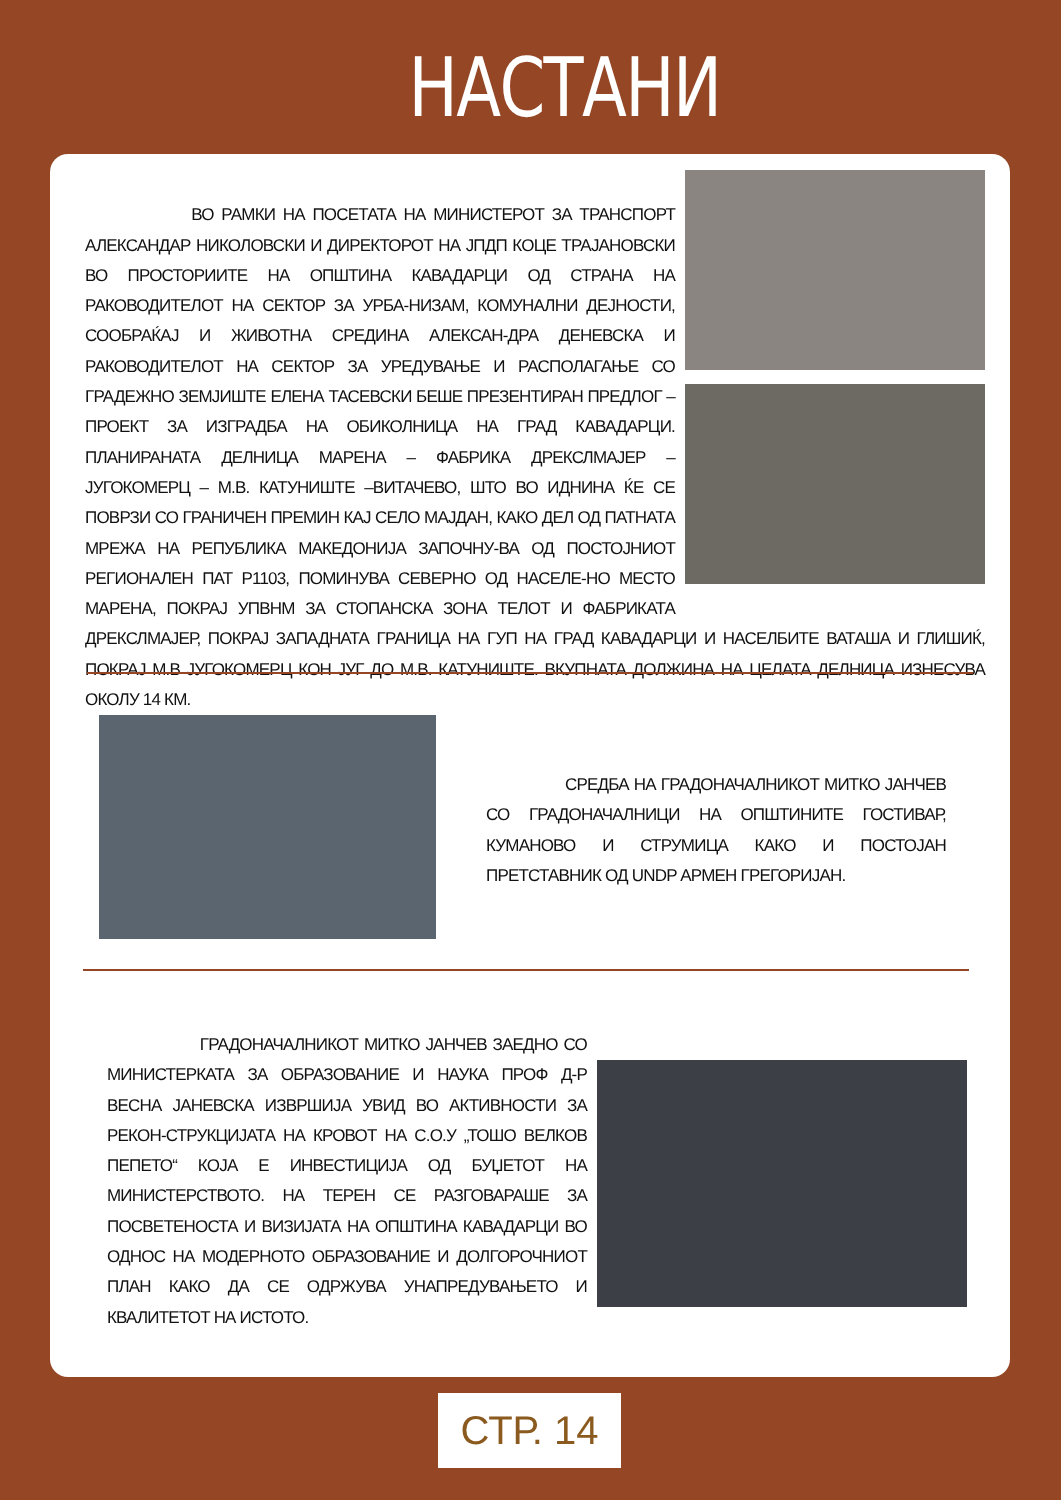НАСТАНИ
ВО РАМКИ НА ПОСЕТАТА НА МИНИСТЕРОТ ЗА ТРАНСПОРТ АЛЕКСАНДАР НИКОЛОВСКИ И ДИРЕКТОРОТ НА ЈПДП КОЦЕ ТРАЈАНОВСКИ ВО ПРОСТОРИИТЕ НА ОПШТИНА КАВАДАРЦИ ОД СТРАНА НА РАКОВОДИТЕЛОТ НА СЕКТОР ЗА УРБА-НИЗАМ, КОМУНАЛНИ ДЕЈНОСТИ, СООБРАЌАЈ И ЖИВОТНА СРЕДИНА АЛЕКСАН-ДРА ДЕНЕВСКА И РАКОВОДИТЕЛОТ НА СЕКТОР ЗА УРЕДУВАЊЕ И РАСПОЛАГАЊЕ СО ГРАДЕЖНО ЗЕМЈИШТЕ ЕЛЕНА ТАСЕВСКИ БЕШЕ ПРЕЗЕНТИРАН ПРЕДЛОГ – ПРОЕКТ ЗА ИЗГРАДБА НА ОБИКОЛНИЦА НА ГРАД КАВАДАРЦИ. ПЛАНИРАНАТА ДЕЛНИЦА МАРЕНА – ФАБРИКА ДРЕКСЛМАЈЕР – ЈУГОКОМЕРЦ – М.В. КАТУНИШТЕ –ВИТАЧЕВО, ШТО ВО ИДНИНА ЌЕ СЕ ПОВРЗИ СО ГРАНИЧЕН ПРЕМИН КАЈ СЕЛО МАЈДАН, КАКО ДЕЛ ОД ПАТНАТА МРЕЖА НА РЕПУБЛИКА МАКЕДОНИЈА ЗАПОЧНУ-ВА ОД ПОСТОЈНИОТ РЕГИОНАЛЕН ПАТ Р1103, ПОМИНУВА СЕВЕРНО ОД НАСЕЛЕ-НО МЕСТО МАРЕНА, ПОКРАЈ УПВНМ ЗА СТОПАНСКА ЗОНА ТЕЛОТ И ФАБРИКАТА ДРЕКСЛМАЈЕР, ПОКРАЈ ЗАПАДНАТА ГРАНИЦА НА ГУП НА ГРАД КАВАДАРЦИ И НАСЕЛБИТЕ ВАТАША И ГЛИШИЌ, ПОКРАЈ М.В ЈУГОКОМЕРЦ КОН ЈУГ ДО М.В. КАТУНИШТЕ. ВКУПНАТА ДОЛЖИНА НА ЦЕЛАТА ДЕЛНИЦА ИЗНЕСУВА ОКОЛУ 14 КМ.
СРЕДБА НА ГРАДОНАЧАЛНИКОТ МИТКО ЈАНЧЕВ СО ГРАДОНАЧАЛНИЦИ НА ОПШТИНИТЕ ГОСТИВАР, КУМАНОВО И СТРУМИЦА КАКО И ПОСТОЈАН ПРЕТСТАВНИК ОД UNDP АРМЕН ГРЕГОРИЈАН.
ГРАДОНАЧАЛНИКОТ МИТКО ЈАНЧЕВ ЗАЕДНО СО МИНИСТЕРКАТА ЗА ОБРАЗОВАНИЕ И НАУКА ПРОФ Д-Р ВЕСНА ЈАНЕВСКА ИЗВРШИЈА УВИД ВО АКТИВНОСТИ ЗА РЕКОН-СТРУКЦИЈАТА НА КРОВОТ НА С.О.У „ТОШО ВЕЛКОВ ПЕПЕТО“ КОЈА Е ИНВЕСТИЦИЈА ОД БУЏЕТОТ НА МИНИСТЕРСТВОТО. НА ТЕРЕН СЕ РАЗГОВАРАШЕ ЗА ПОСВЕТЕНОСТА И ВИЗИЈАТА НА ОПШТИНА КАВАДАРЦИ ВО ОДНОС НА МОДЕРНОТО ОБРАЗОВАНИЕ И ДОЛГОРОЧНИОТ ПЛАН КАКО ДА СЕ ОДРЖУВА УНАПРЕДУВАЊЕТО И КВАЛИТЕТОТ НА ИСТОТО.
СТР. 14